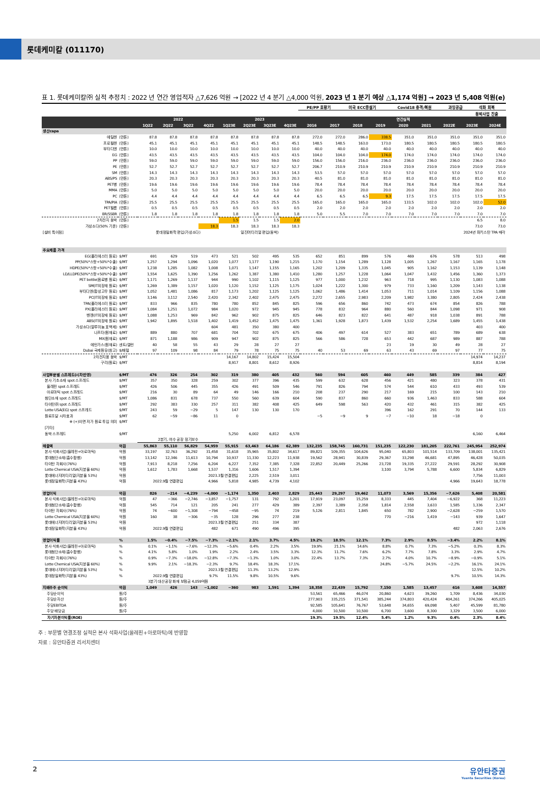롯데케미칼 (011170)
표 1. 롯데케미칼㈜ 실적 추정치 : 2022 년 연간 영업적자 △7,626 억원 → [2022 년 4 분기 △4,000 억원, 2023 년 1 분기 예상 △1,174 억원] → 2023 년 5,408 억원(e)
| | PE/PP 호황기 | 미국 ECC증설기 | Covid18 충격/복원 | 과잉공급 | 석화 회복 |
| | | | | | 동박사업 진출 |
| | | 2022 | | | | 2023 | | | | 연간실적 | | | | | | | | |
| --- | --- | --- | --- | --- | --- | --- | --- | --- | --- | --- | --- | --- | --- | --- | --- | --- | --- | --- |
| | | 1Q22 | 2Q22 | 3Q22 | 4Q22 | 1Q23E | 2Q23E | 3Q23E | 4Q23E | 2016 | 2017 | 2018 | 2019 | 2020 | 2021 | 2022E | 2023E | 2024E |
| 생산capa | | | | | | | | | | | | | | | | | | |
| 에틸렌 | (만톤) | 87.8 | 87.8 | 87.8 | 87.8 | 87.8 | 87.8 | 87.8 | 87.8 | 272.0 | 272.0 | 286.0 | 338.5 | 351.0 | 351.0 | 351.0 | 351.0 | 351.0 |
| 프로필렌 | (만톤) | 45.1 | 45.1 | 45.1 | 45.1 | 45.1 | 45.1 | 45.1 | 45.1 | 148.5 | 148.5 | 163.0 | 173.0 | 180.5 | 180.5 | 180.5 | 180.5 | 180.5 |
| 부타디엔 | (만톤) | 10.0 | 10.0 | 10.0 | 10.0 | 10.0 | 10.0 | 10.0 | 10.0 | 40.0 | 40.0 | 40.0 | 40.0 | 40.0 | 40.0 | 40.0 | 40.0 | 40.0 |
| EG | (만톤) | 43.5 | 43.5 | 43.5 | 43.5 | 43.5 | 43.5 | 43.5 | 43.5 | 104.0 | 104.0 | 104.0 | 174.0 | 174.0 | 174.0 | 174.0 | 174.0 | 174.0 |
| PP | (만톤) | 59.0 | 59.0 | 59.0 | 59.0 | 59.0 | 59.0 | 59.0 | 59.0 | 156.0 | 156.0 | 216.0 | 236.0 | 236.0 | 236.0 | 236.0 | 236.0 | 236.0 |
| PE | (만톤) | 52.7 | 52.7 | 52.7 | 52.7 | 52.7 | 52.7 | 52.7 | 52.7 | 206.7 | 210.9 | 210.9 | 210.9 | 210.9 | 210.9 | 210.9 | 210.9 | 210.9 |
| SM | (만톤) | 14.3 | 14.3 | 14.3 | 14.3 | 14.3 | 14.3 | 14.3 | 14.3 | 53.5 | 57.0 | 57.0 | 57.0 | 57.0 | 57.0 | 57.0 | 57.0 | 57.0 |
| ABS/PS | (만톤) | 20.3 | 20.3 | 20.3 | 20.3 | 20.3 | 20.3 | 20.3 | 20.3 | 40.5 | 81.0 | 81.0 | 81.0 | 81.0 | 81.0 | 81.0 | 81.0 | 81.0 |
| PET병 | (만톤) | 19.6 | 19.6 | 19.6 | 19.6 | 19.6 | 19.6 | 19.6 | 19.6 | 78.4 | 78.4 | 78.4 | 78.4 | 78.4 | 78.4 | 78.4 | 78.4 | 78.4 |
| MMA | (만톤) | 5.0 | 5.0 | 5.0 | 5.0 | 5.0 | 5.0 | 5.0 | 5.0 | 20.0 | 20.0 | 20.0 | 20.0 | 20.0 | 20.0 | 20.0 | 20.0 | 20.0 |
| PC | (만톤) | 4.4 | 4.4 | 4.4 | 4.4 | 4.4 | 4.4 | 4.4 | 4.4 | 6.5 | 6.5 | 6.5 | 9.3 | 17.5 | 17.5 | 17.5 | 17.5 | 17.5 |
| TPA/PIA | (만톤) | 25.5 | 25.5 | 25.5 | 25.5 | 25.5 | 25.5 | 25.5 | 25.5 | 165.0 | 165.0 | 165.0 | 165.0 | 133.5 | 102.0 | 102.0 | 102.0 | 52.0 |
| PET필름 | (만톤) | 0.5 | 0.5 | 0.5 | 0.5 | 0.5 | 0.5 | 0.5 | 0.5 | 2.0 | 2.0 | 2.0 | 2.0 | 2.0 | 2.0 | 2.0 | 2.0 | 2.0 |
| BR/SSBR | (만톤) | 1.8 | 1.8 | 1.8 | 1.8 | 1.8 | 1.8 | 1.8 | 1.8 | 5.0 | 5.5 | 7.0 | 7.0 | 7.0 | 7.0 | 7.0 | 7.0 | 7.0 |
| 2차전지 동박 | (만톤) | | | | | 1.5 | 1.5 | 1.5 | 2.0 | | | | | | | | 6.5 | 8.0 |
| 가성소다(50% 기준) | (만톤) | | | | 18.3 | 18.3 | 18.3 | 18.3 | 18.3 | | | | | | | | 73.0 | 73.0 |
| [설비 특이점] | | 롯데정밀화학 편입(가성소다) | | | | 일진머티리얼 편입(동박) | | | | 2024년 파키스탄 TPA 매각 | | | | | | | | |
| 주요제품 가격 | | | | | | | | | | | | | | | | | | |
| EG(폴리에스터 원료) | $/MT | 691 | 629 | 519 | 473 | 521 | 502 | 495 | 535 | 652 | 851 | 899 | 576 | 469 | 676 | 578 | 513 | 498 |
| PP(50%*스팟+50%*수출) | $/MT | 1,257 | 1,294 | 1,096 | 1,020 | 1,077 | 1,177 | 1,190 | 1,215 | 1,170 | 1,154 | 1,289 | 1,128 | 1,005 | 1,267 | 1,167 | 1,165 | 1,178 |
| HDPE(50%*스팟+50%*수출) | $/MT | 1,238 | 1,285 | 1,082 | 1,008 | 1,071 | 1,147 | 1,155 | 1,165 | 1,202 | 1,209 | 1,335 | 1,045 | 905 | 1,162 | 1,153 | 1,139 | 1,148 |
| LD/LLDPE(50%*스팟+50%*수출) | $/MT | 1,554 | 1,625 | 1,390 | 1,256 | 1,262 | 1,387 | 1,380 | 1,410 | 1,280 | 1,257 | 1,228 | 1,064 | 1,047 | 1,432 | 1,456 | 1,360 | 1,373 |
| PET bottle(음료병 원료) | $/MT | 1,171 | 1,269 | 1,137 | 944 | 990 | 1,102 | 1,115 | 1,125 | 977 | 1,000 | 1,232 | 963 | 718 | 995 | 1,130 | 1,083 | 1,088 |
| SM(IT외장재 원료) | $/MT | 1,269 | 1,389 | 1,157 | 1,020 | 1,120 | 1,152 | 1,125 | 1,175 | 1,024 | 1,222 | 1,300 | 979 | 733 | 1,160 | 1,209 | 1,143 | 1,138 |
| 부타디엔(합성고무 원료) | $/MT | 1,052 | 1,481 | 1,086 | 817 | 1,173 | 1,202 | 1,125 | 1,125 | 1,062 | 1,486 | 1,414 | 1,053 | 711 | 1,014 | 1,109 | 1,156 | 1,088 |
| PC(IT외장재 원료) | $/MT | 3,146 | 3,112 | 2,540 | 2,420 | 2,342 | 2,402 | 2,475 | 2,475 | 2,272 | 2,655 | 2,983 | 2,209 | 1,982 | 3,380 | 2,805 | 2,424 | 2,438 |
| TPA(폴리에스터 원료) | $/MT | 833 | 966 | 835 | 780 | 780 | 852 | 845 | 825 | 596 | 656 | 860 | 742 | 473 | 674 | 854 | 826 | 788 |
| PX(폴리에스터 원료) | $/MT | 1,084 | 1,251 | 1,072 | 984 | 1,020 | 972 | 945 | 945 | 778 | 832 | 964 | 880 | 560 | 844 | 1,098 | 971 | 908 |
| 벤젠(IT외장재 원료) | $/MT | 1,088 | 1,253 | 969 | 842 | 962 | 902 | 875 | 825 | 646 | 823 | 822 | 641 | 487 | 918 | 1,038 | 891 | 788 |
| ABS(IT외장재 원료) | $/MT | 1,942 | 1,895 | 1,518 | 1,402 | 1,419 | 1,452 | 1,475 | 1,475 | 1,361 | 1,928 | 1,873 | 1,439 | 1,532 | 2,254 | 1,689 | 1,455 | 1,438 |
| 가성소다(알루미늄 표백제) | $/MT | | | | 604 | 481 | 350 | 380 | 400 | | | | | | | | 403 | 400 |
| 나프타(원재료) | $/MT | 889 | 880 | 707 | 681 | 704 | 702 | 675 | 675 | 406 | 497 | 614 | 527 | 383 | 651 | 789 | 689 | 638 |
| MX(원재료) | $/MT | 871 | 1,188 | 986 | 909 | 947 | 902 | 875 | 825 | 566 | 586 | 728 | 653 | 442 | 687 | 989 | 887 | 788 |
| 에탄가스(원재료) | 센트/갤런 | 40 | 58 | 55 | 43 | 29 | 28 | 27 | 27 | | | | 23 | 19 | 30 | 49 | 28 | 27 |
| Dubai 국제원유(참고) | $/배럴 | 97 | 109 | 98 | 84 | 79 | 78 | 75 | 75 | 40 | 53 | 69 | 63 | 43 | 69 | 97 | 77 | 75 |
| 2차전지용 동박 | $/MT | | | | | 14,167 | 14,802 | 15,424 | 15,504 | | | | | | | | 14,974 | 14,237 |
| 구리(원료) | $/MT | | | | | 8,917 | 8,801 | 8,612 | 8,926 | | | | | | | | 8,814 | 8,194 |
| 사업부문별 스프레드(시차반영) | $/MT | 476 | 326 | 254 | 302 | 319 | 380 | 405 | 432 | 560 | 594 | 605 | 460 | 449 | 585 | 339 | 384 | 427 |
| 본사 기초소재 spot 스프레드 | $/MT | 357 | 350 | 328 | 259 | 302 | 377 | 396 | 435 | 599 | 632 | 628 | 456 | 421 | 480 | 323 | 378 | 431 |
| 올레핀 spot 스프레드 | $/MT | 426 | 506 | 445 | 355 | 426 | 491 | 509 | 546 | 791 | 826 | 794 | 574 | 544 | 610 | 433 | 493 | 539 |
| 아로마틱 spot 스프레드 | $/MT | 216 | 30 | 89 | 64 | 49 | 146 | 166 | 210 | 208 | 237 | 290 | 217 | 169 | 215 | 100 | 143 | 210 |
| 첨단소재 spot 스프레드 | $/MT | 1,086 | 831 | 678 | 737 | 550 | 560 | 639 | 604 | 590 | 837 | 860 | 660 | 936 | 1,463 | 833 | 588 | 604 |
| 타이탄㈜ spot 스프레드 | $/MT | 292 | 383 | 330 | 257 | 311 | 382 | 408 | 425 | 649 | 598 | 563 | 420 | 432 | 461 | 315 | 382 | 425 |
| Lotte USA(EG) spot 스프레드 | $/MT | 243 | 59 | −29 | 5 | 147 | 130 | 130 | 170 | | | | 396 | 162 | 291 | 70 | 144 | 133 |
| 원료조달 시차효과 | $/MT | 62 | −59 | −86 | 11 | 0 | | | | −5 | −9 | 9 | −7 | −10 | 18 | −18 | 0 | |
| ※ (+)이면 저가 원료 투입 의미 | $/MT | | | | | | | | | | | | | | | | | |
| [기타] | | | | | | | | | | | | | | | | | | |
| 동박 스프레드 | $/MT | | | | | 5,250 | 6,002 | 6,812 | 6,578 | | | | | | | | 6,160 | 6,464 |
| | | 2분기, 여수 공장 정기보수 | | | | | | | | | | | | | | | | |
| 매출액 | 억원 | 55,863 | 55,110 | 56,829 | 54,959 | 55,915 | 63,463 | 64,186 | 62,389 | 132,235 | 158,745 | 160,731 | 151,235 | 122,230 | 181,205 | 222,761 | 245,954 | 252,974 |
| 본사 석화사업(올레핀+아로마틱) | 억원 | 33,197 | 32,763 | 36,292 | 31,458 | 31,618 | 35,965 | 35,802 | 34,617 | 89,821 | 109,355 | 104,626 | 95,040 | 65,803 | 101,514 | 133,709 | 138,001 | 135,421 |
| 롯데첨단소재(흡수합병) | 억원 | 13,142 | 12,346 | 11,613 | 10,794 | 10,937 | 11,330 | 12,223 | 11,938 | 19,562 | 28,941 | 30,839 | 29,367 | 33,298 | 46,681 | 47,895 | 46,428 | 50,035 |
| 타이탄 자회사(76%) | 억원 | 7,913 | 8,218 | 7,256 | 6,204 | 6,227 | 7,352 | 7,385 | 7,328 | 22,852 | 20,449 | 25,266 | 23,728 | 19,335 | 27,222 | 29,591 | 28,292 | 30,908 |
| Lotte Chemical USA(지분율 60%) | 억원 | 1,612 | 1,783 | 1,668 | 1,537 | 1,316 | 1,606 | 1,517 | 1,394 | | | | 3,100 | 3,794 | 5,788 | 6,600 | 5,834 | 6,829 |
| 롯데에너지머티리얼(지분율 53%) | 억원 | 2023.3월 연결편입 | | | | | 2,225 | 2,519 | 3,011 | | | | | | | | 7,756 | 11,003 |
| 롯데정밀화학(지분율 43%) | 억원 | 2022.9월 연결편입 | | | 4,966 | 5,818 | 4,985 | 4,739 | 4,102 | | | | | | | 4,966 | 19,643 | 18,778 |
| 영업이익 | 억원 | 826 | −214 | −4,239 | −4,000 | −1,174 | 1,350 | 2,403 | 2,829 | 25,443 | 29,297 | 19,462 | 11,073 | 3,569 | 15,356 | −7,626 | 5,408 | 20,581 |
| 본사 석화사업(올레핀+아로마틱) | 억원 | 47 | −366 | −2,746 | −3,857 | −1,757 | 131 | 792 | 1,201 | 17,919 | 23,097 | 15,259 | 8,333 | 445 | 7,404 | −6,922 | 368 | 11,223 |
| 롯데첨단소재(흡수합병) | 억원 | 545 | 714 | 121 | 205 | 241 | 277 | 429 | 389 | 2,397 | 3,389 | 2,358 | 1,814 | 2,558 | 3,633 | 1,585 | 1,336 | 2,347 |
| 타이탄 자회사(76%) | 억원 | 74 | −600 | −1,308 | −794 | −458 | −95 | 74 | 219 | 5,126 | 2,811 | 1,845 | 650 | 782 | 2,900 | −2,628 | −259 | 1,570 |
| Lotte Chemical USA(지분율 60%) | 억원 | 160 | 38 | −306 | −35 | 128 | 296 | 277 | 238 | | | | 770 | −216 | 1,419 | −143 | 939 | 1,647 |
| 롯데에너지머티리얼(지분율 53%) | 억원 | 2023.3월 연결편입 | | | | | 251 | 334 | 387 | | | | | | | | 972 | 1,118 |
| 롯데정밀화학(지분율 43%) | 억원 | 2022.9월 연결편입 | | | 482 | 671 | 490 | 496 | 395 | | | | | | | 482 | 2,063 | 2,676 |
| 영업이익률 | % | 1.5% | −0.4% | −7.5% | −7.3% | −2.1% | 2.1% | 3.7% | 4.5% | 19.2% | 18.5% | 12.1% | 7.3% | 2.9% | 8.5% | −3.4% | 2.2% | 8.1% |
| 본사 석화사업(올레핀+아로마틱) | % | 0.1% | −1.1% | −7.6% | −12.3% | −5.6% | 0.4% | 2.2% | 3.5% | 19.9% | 21.1% | 14.6% | 8.8% | 0.7% | 7.3% | −5.2% | 0.3% | 8.3% |
| 롯데첨단소재(흡수합병) | % | 4.1% | 5.8% | 1.0% | 1.9% | 2.2% | 2.4% | 3.5% | 3.3% | 12.3% | 11.7% | 7.6% | 6.2% | 7.7% | 7.8% | 3.3% | 2.9% | 4.7% |
| 타이탄 자회사(76%) | % | 0.9% | −7.3% | −18.0% | −12.8% | −7.3% | −1.3% | 1.0% | 3.0% | 22.4% | 13.7% | 7.3% | 2.7% | 4.0% | 10.7% | −8.9% | −0.9% | 5.1% |
| Lotte Chemical USA(지분율 60%) | % | 9.9% | 2.1% | −18.3% | −2.3% | 9.7% | 18.4% | 18.3% | 17.1% | | | | 24.8% | −5.7% | 24.5% | −2.2% | 16.1% | 24.1% |
| 롯데에너지머티리얼(지분율 53%) | % | 2023.3월 연결편입 | | | | | 11.3% | 13.2% | 12.9% | | | | | | | | 12.5% | 10.2% |
| 롯데정밀화학(지분율 43%) | % | 2022.9월 연결편입 | | | 9.7% | 11.5% | 9.8% | 10.5% | 9.6% | | | | | | | 9.7% | 10.5% | 14.3% |
| | | 3분기 대산공장 화재 보험금 4,059억원 | | | | | | | | | | | | | | | | |
| 지배주주 순이익 | 억원 | 1,049 | 426 | 143 | −1,002 | −360 | 983 | 1,591 | 1,394 | 18,358 | 22,439 | 15,792 | 7,150 | 1,585 | 13,457 | 616 | 3,608 | 14,557 |
| 주당순이익 | 원/주 | | | | | | | | | 53,561 | 65,466 | 46,074 | 20,860 | 4,623 | 39,260 | 1,709 | 8,436 | 34,030 |
| 주당순자산 | 원/주 | | | | | | | | | 277,903 | 335,215 | 371,541 | 385,244 | 374,803 | 420,424 | 404,261 | 374,266 | 405,025 |
| 주당EBITDA | 원/주 | | | | | | | | | 92,585 | 105,641 | 76,767 | 53,648 | 34,655 | 69,098 | 5,407 | 45,599 | 81,780 |
| 주당 배당금 | 원/주 | | | | | | | | | 4,000 | 10,500 | 10,500 | 6,700 | 3,600 | 8,300 | 3,329 | 3,500 | 6,000 |
| 자기자본이익률(ROE) | | | | | | | | | | 19.3% | 19.5% | 12.4% | 5.4% | 1.2% | 9.3% | 0.4% | 2.3% | 8.4% |
주 : 부문별 연결조정 실적은 본사 석화사업(올레핀+아로마틱)에 반영함
자료 : 유안타증권 리서치센터
2
유안타증권
Yuanta Securities (Korea)